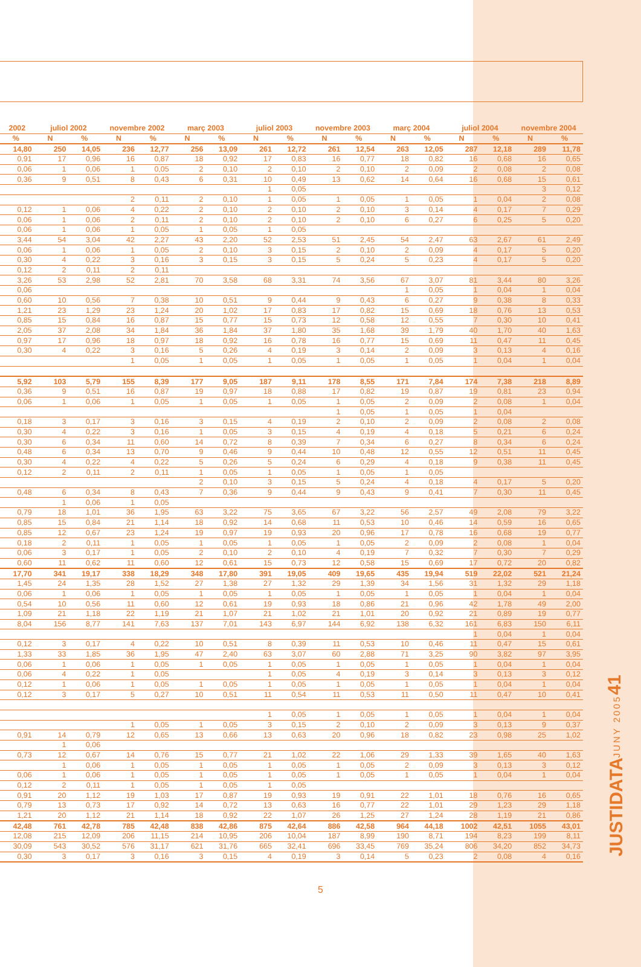| 2002 | juliol 2002 | | novembre 2002 | | març 2003 | | juliol 2003 | | novembre 2003 | | març 2004 | | juliol 2004 | | novembre 2004 | |
| --- | --- | --- | --- | --- | --- | --- | --- | --- | --- | --- | --- | --- | --- | --- | --- | --- |
| % | N | % | N | % | N | % | N | % | N | % | N | % | N | % | N | % |
| 14,80 | 250 | 14,05 | 236 | 12,77 | 256 | 13,09 | 261 | 12,72 | 261 | 12,54 | 263 | 12,05 | 287 | 12,18 | 289 | 11,78 |
| 0,91 | 17 | 0,96 | 16 | 0,87 | 18 | 0,92 | 17 | 0,83 | 16 | 0,77 | 18 | 0,82 | 16 | 0,68 | 16 | 0,65 |
| 0,06 | 1 | 0,06 | 1 | 0,05 | 2 | 0,10 | 2 | 0,10 | 2 | 0,10 | 2 | 0,09 | 2 | 0,08 | 2 | 0,08 |
| 0,36 | 9 | 0,51 | 8 | 0,43 | 6 | 0,31 | 10 | 0,49 | 13 | 0,62 | 14 | 0,64 | 16 | 0,68 | 15 | 0,61 |
| | | | | | | | 1 | 0,05 | | | | | | | 3 | 0,12 |
| | | | 2 | 0,11 | 2 | 0,10 | 1 | 0,05 | 1 | 0,05 | 1 | 0,05 | 1 | 0,04 | 2 | 0,08 |
| 0,12 | 1 | 0,06 | 4 | 0,22 | 2 | 0,10 | 2 | 0,10 | 2 | 0,10 | 3 | 0,14 | 4 | 0,17 | 7 | 0,29 |
| 0,06 | 1 | 0,06 | 2 | 0,11 | 2 | 0,10 | 2 | 0,10 | 2 | 0,10 | 6 | 0,27 | 6 | 0,25 | 5 | 0,20 |
| 0,06 | 1 | 0,06 | 1 | 0,05 | 1 | 0,05 | 1 | 0,05 | | | | | | | | |
| 3,44 | 54 | 3,04 | 42 | 2,27 | 43 | 2,20 | 52 | 2,53 | 51 | 2,45 | 54 | 2,47 | 63 | 2,67 | 61 | 2,49 |
| 0,06 | 1 | 0,06 | 1 | 0,05 | 2 | 0,10 | 3 | 0,15 | 2 | 0,10 | 2 | 0,09 | 4 | 0,17 | 5 | 0,20 |
| 0,30 | 4 | 0,22 | 3 | 0,16 | 3 | 0,15 | 3 | 0,15 | 5 | 0,24 | 5 | 0,23 | 4 | 0,17 | 5 | 0,20 |
| 0,12 | 2 | 0,11 | 2 | 0,11 | | | | | | | | | | | | |
| 3,26 | 53 | 2,98 | 52 | 2,81 | 70 | 3,58 | 68 | 3,31 | 74 | 3,56 | 67 | 3,07 | 81 | 3,44 | 80 | 3,26 |
| 0,06 | | | | | | | | | | | 1 | 0,05 | 1 | 0,04 | 1 | 0,04 |
| 0,60 | 10 | 0,56 | 7 | 0,38 | 10 | 0,51 | 9 | 0,44 | 9 | 0,43 | 6 | 0,27 | 9 | 0,38 | 8 | 0,33 |
| 1,21 | 23 | 1,29 | 23 | 1,24 | 20 | 1,02 | 17 | 0,83 | 17 | 0,82 | 15 | 0,69 | 18 | 0,76 | 13 | 0,53 |
| 0,85 | 15 | 0,84 | 16 | 0,87 | 15 | 0,77 | 15 | 0,73 | 12 | 0,58 | 12 | 0,55 | 7 | 0,30 | 10 | 0,41 |
| 2,05 | 37 | 2,08 | 34 | 1,84 | 36 | 1,84 | 37 | 1,80 | 35 | 1,68 | 39 | 1,79 | 40 | 1,70 | 40 | 1,63 |
| 0,97 | 17 | 0,96 | 18 | 0,97 | 18 | 0,92 | 16 | 0,78 | 16 | 0,77 | 15 | 0,69 | 11 | 0,47 | 11 | 0,45 |
| 0,30 | 4 | 0,22 | 3 | 0,16 | 5 | 0,26 | 4 | 0,19 | 3 | 0,14 | 2 | 0,09 | 3 | 0,13 | 4 | 0,16 |
| | | | 1 | 0,05 | 1 | 0,05 | 1 | 0,05 | 1 | 0,05 | 1 | 0,05 | 1 | 0,04 | 1 | 0,04 |
| 5,92 | 103 | 5,79 | 155 | 8,39 | 177 | 9,05 | 187 | 9,11 | 178 | 8,55 | 171 | 7,84 | 174 | 7,38 | 218 | 8,89 |
| 0,36 | 9 | 0,51 | 16 | 0,87 | 19 | 0,97 | 18 | 0,88 | 17 | 0,82 | 19 | 0,87 | 19 | 0,81 | 23 | 0,94 |
| 0,06 | 1 | 0,06 | 1 | 0,05 | 1 | 0,05 | 1 | 0,05 | 1 | 0,05 | 2 | 0,09 | 2 | 0,08 | 1 | 0,04 |
| | | | | | | | | | 1 | 0,05 | 1 | 0,05 | 1 | 0,04 | | |
| 0,18 | 3 | 0,17 | 3 | 0,16 | 3 | 0,15 | 4 | 0,19 | 2 | 0,10 | 2 | 0,09 | 2 | 0,08 | 2 | 0,08 |
| 0,30 | 4 | 0,22 | 3 | 0,16 | 1 | 0,05 | 3 | 0,15 | 4 | 0,19 | 4 | 0,18 | 5 | 0,21 | 6 | 0,24 |
| 0,30 | 6 | 0,34 | 11 | 0,60 | 14 | 0,72 | 8 | 0,39 | 7 | 0,34 | 6 | 0,27 | 8 | 0,34 | 6 | 0,24 |
| 0,48 | 6 | 0,34 | 13 | 0,70 | 9 | 0,46 | 9 | 0,44 | 10 | 0,48 | 12 | 0,55 | 12 | 0,51 | 11 | 0,45 |
| 0,30 | 4 | 0,22 | 4 | 0,22 | 5 | 0,26 | 5 | 0,24 | 6 | 0,29 | 4 | 0,18 | 9 | 0,38 | 11 | 0,45 |
| 0,12 | 2 | 0,11 | 2 | 0,11 | 1 | 0,05 | 1 | 0,05 | 1 | 0,05 | 1 | 0,05 | | | | |
| | | | | | 2 | 0,10 | 3 | 0,15 | 5 | 0,24 | 4 | 0,18 | 4 | 0,17 | 5 | 0,20 |
| 0,48 | 6 | 0,34 | 8 | 0,43 | 7 | 0,36 | 9 | 0,44 | 9 | 0,43 | 9 | 0,41 | 7 | 0,30 | 11 | 0,45 |
| | 1 | 0,06 | 1 | 0,05 | | | | | | | | | | | | |
| 0,79 | 18 | 1,01 | 36 | 1,95 | 63 | 3,22 | 75 | 3,65 | 67 | 3,22 | 56 | 2,57 | 49 | 2,08 | 79 | 3,22 |
| 0,85 | 15 | 0,84 | 21 | 1,14 | 18 | 0,92 | 14 | 0,68 | 11 | 0,53 | 10 | 0,46 | 14 | 0,59 | 16 | 0,65 |
| 0,85 | 12 | 0,67 | 23 | 1,24 | 19 | 0,97 | 19 | 0,93 | 20 | 0,96 | 17 | 0,78 | 16 | 0,68 | 19 | 0,77 |
| 0,18 | 2 | 0,11 | 1 | 0,05 | 1 | 0,05 | 1 | 0,05 | 1 | 0,05 | 2 | 0,09 | 2 | 0,08 | 1 | 0,04 |
| 0,06 | 3 | 0,17 | 1 | 0,05 | 2 | 0,10 | 2 | 0,10 | 4 | 0,19 | 7 | 0,32 | 7 | 0,30 | 7 | 0,29 |
| 0,60 | 11 | 0,62 | 11 | 0,60 | 12 | 0,61 | 15 | 0,73 | 12 | 0,58 | 15 | 0,69 | 17 | 0,72 | 20 | 0,82 |
| 17,70 | 341 | 19,17 | 338 | 18,29 | 348 | 17,80 | 391 | 19,05 | 409 | 19,65 | 435 | 19,94 | 519 | 22,02 | 521 | 21,24 |
| 1,45 | 24 | 1,35 | 28 | 1,52 | 27 | 1,38 | 27 | 1,32 | 29 | 1,39 | 34 | 1,56 | 31 | 1,32 | 29 | 1,18 |
| 0,06 | 1 | 0,06 | 1 | 0,05 | 1 | 0,05 | 1 | 0,05 | 1 | 0,05 | 1 | 0,05 | 1 | 0,04 | 1 | 0,04 |
| 0,54 | 10 | 0,56 | 11 | 0,60 | 12 | 0,61 | 19 | 0,93 | 18 | 0,86 | 21 | 0,96 | 42 | 1,78 | 49 | 2,00 |
| 1,09 | 21 | 1,18 | 22 | 1,19 | 21 | 1,07 | 21 | 1,02 | 21 | 1,01 | 20 | 0,92 | 21 | 0,89 | 19 | 0,77 |
| 8,04 | 156 | 8,77 | 141 | 7,63 | 137 | 7,01 | 143 | 6,97 | 144 | 6,92 | 138 | 6,32 | 161 | 6,83 | 150 | 6,11 |
| | | | | | | | | | | | | | 1 | 0,04 | 1 | 0,04 |
| 0,12 | 3 | 0,17 | 4 | 0,22 | 10 | 0,51 | 8 | 0,39 | 11 | 0,53 | 10 | 0,46 | 11 | 0,47 | 15 | 0,61 |
| 1,33 | 33 | 1,85 | 36 | 1,95 | 47 | 2,40 | 63 | 3,07 | 60 | 2,88 | 71 | 3,25 | 90 | 3,82 | 97 | 3,95 |
| 0,06 | 1 | 0,06 | 1 | 0,05 | 1 | 0,05 | 1 | 0,05 | 1 | 0,05 | 1 | 0,05 | 1 | 0,04 | 1 | 0,04 |
| 0,06 | 4 | 0,22 | 1 | 0,05 | | | 1 | 0,05 | 4 | 0,19 | 3 | 0,14 | 3 | 0,13 | 3 | 0,12 |
| 0,12 | 1 | 0,06 | 1 | 0,05 | 1 | 0,05 | 1 | 0,05 | 1 | 0,05 | 1 | 0,05 | 1 | 0,04 | 1 | 0,04 |
| 0,12 | 3 | 0,17 | 5 | 0,27 | 10 | 0,51 | 11 | 0,54 | 11 | 0,53 | 11 | 0,50 | 11 | 0,47 | 10 | 0,41 |
| | | | | | | | 1 | 0,05 | 1 | 0,05 | 1 | 0,05 | 1 | 0,04 | 1 | 0,04 |
| | | | 1 | 0,05 | 1 | 0,05 | 3 | 0,15 | 2 | 0,10 | 2 | 0,09 | 3 | 0,13 | 9 | 0,37 |
| 0,91 | 14 | 0,79 | 12 | 0,65 | 13 | 0,66 | 13 | 0,63 | 20 | 0,96 | 18 | 0,82 | 23 | 0,98 | 25 | 1,02 |
| | 1 | 0,06 | | | | | | | | | | | | | | |
| 0,73 | 12 | 0,67 | 14 | 0,76 | 15 | 0,77 | 21 | 1,02 | 22 | 1,06 | 29 | 1,33 | 39 | 1,65 | 40 | 1,63 |
| | 1 | 0,06 | 1 | 0,05 | 1 | 0,05 | 1 | 0,05 | 1 | 0,05 | 2 | 0,09 | 3 | 0,13 | 3 | 0,12 |
| 0,06 | 1 | 0,06 | 1 | 0,05 | 1 | 0,05 | 1 | 0,05 | 1 | 0,05 | 1 | 0,05 | 1 | 0,04 | 1 | 0,04 |
| 0,12 | 2 | 0,11 | 1 | 0,05 | 1 | 0,05 | 1 | 0,05 | | | | | | | | |
| 0,91 | 20 | 1,12 | 19 | 1,03 | 17 | 0,87 | 19 | 0,93 | 19 | 0,91 | 22 | 1,01 | 18 | 0,76 | 16 | 0,65 |
| 0,79 | 13 | 0,73 | 17 | 0,92 | 14 | 0,72 | 13 | 0,63 | 16 | 0,77 | 22 | 1,01 | 29 | 1,23 | 29 | 1,18 |
| 1,21 | 20 | 1,12 | 21 | 1,14 | 18 | 0,92 | 22 | 1,07 | 26 | 1,25 | 27 | 1,24 | 28 | 1,19 | 21 | 0,86 |
| 42,48 | 761 | 42,78 | 785 | 42,48 | 838 | 42,86 | 875 | 42,64 | 886 | 42,58 | 964 | 44,18 | 1002 | 42,51 | 1055 | 43,01 |
| 12,08 | 215 | 12,09 | 206 | 11,15 | 214 | 10,95 | 206 | 10,04 | 187 | 8,99 | 190 | 8,71 | 194 | 8,23 | 199 | 8,11 |
| 30,09 | 543 | 30,52 | 576 | 31,17 | 621 | 31,76 | 665 | 32,41 | 696 | 33,45 | 769 | 35,24 | 806 | 34,20 | 852 | 34,73 |
| 0,30 | 3 | 0,17 | 3 | 0,16 | 3 | 0,15 | 4 | 0,19 | 3 | 0,14 | 5 | 0,23 | 2 | 0,08 | 4 | 0,16 |
JUSTIDATA JUNY 2005 41
5